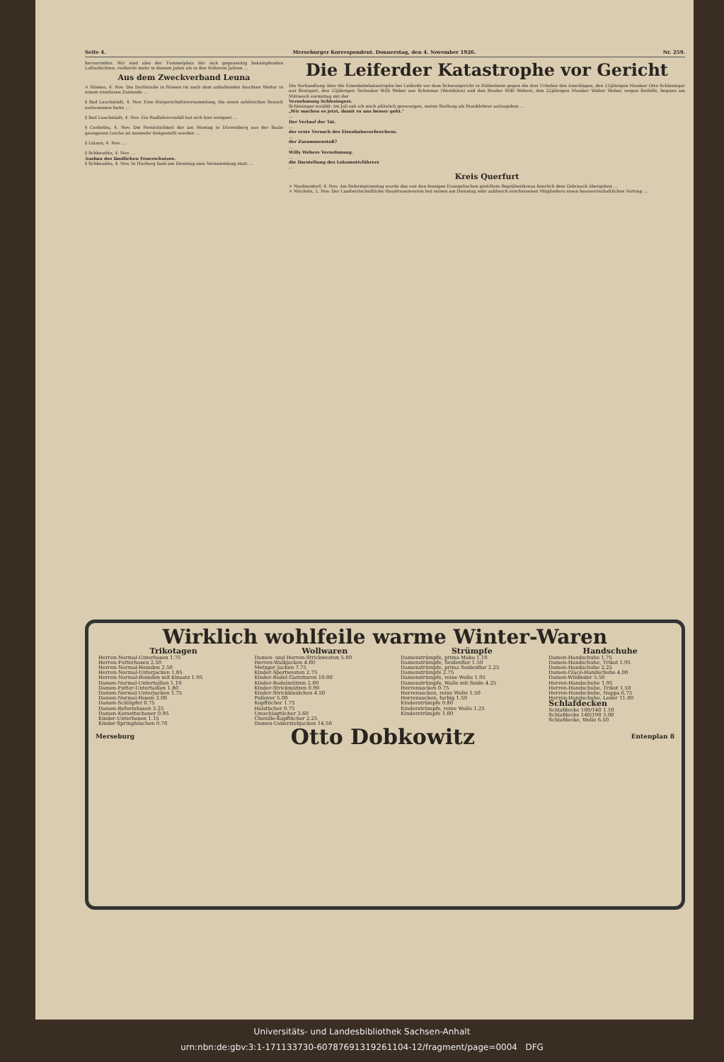Seite 4. Merseburger Korrespondent. Donnerstag, den 4. November 1926. Nr. 259.
hervorriefen. Wir sind also der Tummelplatz der sich gegenseitig bekämpfenden Luftschichten, vielleicht mehr in diesem Jahre als in den früheren Jahren ...
Aus dem Zweckverband Leuna
× Rössen, 4. Nov. Die Dorfstraße in Rössen ist nach dem anhaltenden feuchten Wetter in einem trostlosen Zustande ...
§ Bad Lauchstädt, 4. Nov. Eine Bürgerschaftsversammlung, die einen zahlreichen Besuch aufzuweisen hatte ...
§ Bad Lauchstädt, 4. Nov. Ein Radfahrerunfall hat sich hier ereignet ...
§ Corbetha, 4. Nov. Die Persönlichkeit der am Montag in Dürrenberg aus der Saale gezogenen Leiche ist nunmehr festgestellt worden ...
§ Lützen, 4. Nov. ...
§ Schkeuditz, 4. Nov. ...
Ausbau des ländlichen Feuerschutzes.
§ Schkeuditz, 4. Nov. In Horburg fand am Dienstag eine Versammlung statt ...
Die Leiferder Katastrophe vor Gericht
Die Verhandlung über die Eisenbahnkatastrophe bei Leiferde vor dem Schwurgericht in Hildesheim gegen die drei Urheber des Anschlages, den 21jährigen Musiker Otto Schlesinger aus Stuttgart, den 23jährigen Techniker Willi Weber aus Schotmar (Westfalen) und den Bruder Willi Webers, den 22jährigen Musiker Walter Weber, wegen Beihilfe, begann am Mittwoch vormittag mit der
Vernehmung Schlesingers.
Schlesinger erzählt: Im Juli sah ich mich plötzlich gezwungen, meine Stellung als Musiklehrer aufzugeben ...
„Wir machen es jetzt, damit es uns besser geht."
...
Der Verlauf der Tat.
...
der erste Versuch des Eisenbahnverbrechens.
...
der Zusammenstoß?
...
Willy Webers Vernehmung.
...
die Darstellung des Lokomotivführers
...
Kreis Querfurt
× Neubiendorf, 4. Nov. Am Reformationstag wurde das von den hiesigen Evangelischen gestiftete Begräbniskreuz feierlich dem Gebrauch übergeben ...
× Mücheln, 2. Nov. Der Landwirtschaftliche Hausfrauenverein bot seinen am Dienstag sehr zahlreich erschienenen Mitgliedern einen hauswirtschaftlichen Vortrag ...
Wirklich wohlfeile warme Winter-Waren
| Trikotagen | Wollwaren | Strümpfe | Handschuhe |
| --- | --- | --- | --- |
| Herren-Normal-Unterhosen 1.75 Herren-Futterhosen 2.50 Herren-Normal-Hemden 2.50 Herren-Normal-Unterjacken 1.85 Herren-Normal-Hemden mit Einsatz 1.95 Damen-Normal-Untertaillen 1.10 Damen-Futter-Untertaillen 1.80 Damen-Normal-Unterjacken 1.75 Damen-Normal-Hosen 3.00 Damen-Schlüpfer 0.75 Damen-Reformhosen 3.25 Damen-Korsettschoner 0.95 Kinder-Unterhosen 1.15 Kinder-Springhöschen 0.70 | Damen- und Herren-Strickwesten 5.00 Herren-Walkjacken 4.00 Metzger Jacken 7.75 Kinder-Sportwesten 2.75 Kinder-Rodel-Garnituren 10.00 Kinder-Rodelmützen 2.00 Kinder-Strickmützen 0.90 Kinder-Strickkleidchen 4.50 Pullover 5.00 Kopftücher 1.75 Halstücher 0.75 Umschlagtücher 3.60 Chenille-Kopftücher 2.25 Damen-Ueberziehjacken 14.50 | Damenstrümpfe, prima Mako 1.10 Damenstrümpfe, Seidenflor 1.50 Damenstrümpfe, prima Seidenflor 2.25 Damenstrümpfe 2.75 Damenstrümpfe, reine Wolle 1.95 Damenstrümpfe, Wolle mit Seide 4.25 Herrensocken 0.75 Herrensocken, reine Wolle 1.50 Herrensocken, farbig 1.50 Kinderstrümpfe 0.80 Kinderstrümpfe, reine Wolle 1.25 Kinderstrümpfe 1.00 | Damen-Handschuhe 1.75 Damen-Handschuhe, Trikot 1.95 Damen-Handschuhe 2.25 Damen-Glacé-Handschuhe 4.00 Damen-Wildleder 5.50 Herren-Handschuhe 1.95 Herren-Handschuhe, Trikot 1.50 Herren-Handschuhe, Nappa 6.75 Herren-Handschuhe, Leder 11.00 Schlafdecken Schlafdecke 100/140 1.10 Schlafdecke 140/190 3.00 Schlafdecke, Wolle 6.50 |
Merseburg Otto Dobkowitz Entenplan 8
Universitäts- und Landesbibliothek Sachsen-Anhalt
urn:nbn:de:gbv:3:1-171133730-60787691319261104-12/fragment/page=0004 DFG